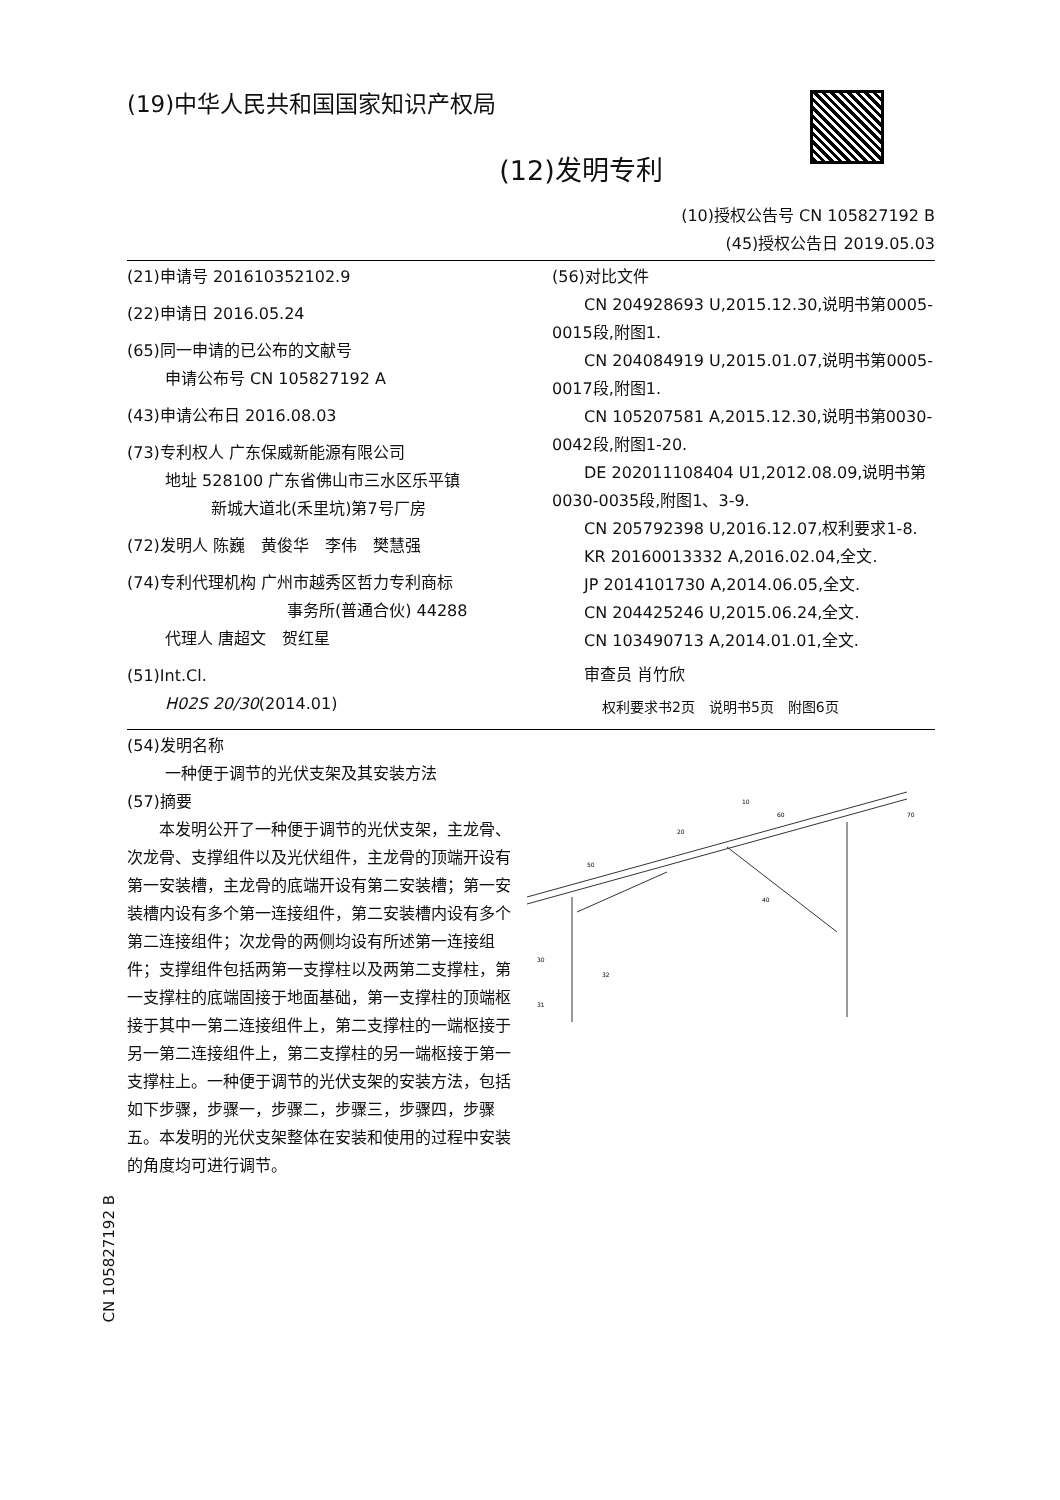(19)中华人民共和国国家知识产权局
(12)发明专利
(10)授权公告号 CN 105827192 B
(45)授权公告日 2019.05.03
(21)申请号 201610352102.9
(22)申请日 2016.05.24
(65)同一申请的已公布的文献号
申请公布号 CN 105827192 A
(43)申请公布日 2016.08.03
(73)专利权人 广东保威新能源有限公司
地址 528100 广东省佛山市三水区乐平镇
新城大道北(禾里坑)第7号厂房
(72)发明人 陈巍　黄俊华　李伟　樊慧强
(74)专利代理机构 广州市越秀区哲力专利商标
事务所(普通合伙) 44288
代理人 唐超文　贺红星
(51)Int.Cl.
H02S 20/30(2014.01)
(56)对比文件
　　CN 204928693 U,2015.12.30,说明书第0005-0015段,附图1.
　　CN 204084919 U,2015.01.07,说明书第0005-0017段,附图1.
　　CN 105207581 A,2015.12.30,说明书第0030-0042段,附图1-20.
　　DE 202011108404 U1,2012.08.09,说明书第0030-0035段,附图1、3-9.
　　CN 205792398 U,2016.12.07,权利要求1-8.
　　KR 20160013332 A,2016.02.04,全文.
　　JP 2014101730 A,2014.06.05,全文.
　　CN 204425246 U,2015.06.24,全文.
　　CN 103490713 A,2014.01.01,全文.
　　审查员 肖竹欣
权利要求书2页　说明书5页　附图6页
(54)发明名称
一种便于调节的光伏支架及其安装方法
(57)摘要
　　本发明公开了一种便于调节的光伏支架，主龙骨、次龙骨、支撑组件以及光伏组件，主龙骨的顶端开设有第一安装槽，主龙骨的底端开设有第二安装槽；第一安装槽内设有多个第一连接组件，第二安装槽内设有多个第二连接组件；次龙骨的两侧均设有所述第一连接组件；支撑组件包括两第一支撑柱以及两第二支撑柱，第一支撑柱的底端固接于地面基础，第一支撑柱的顶端枢接于其中一第二连接组件上，第二支撑柱的一端枢接于另一第二连接组件上，第二支撑柱的另一端枢接于第一支撑柱上。一种便于调节的光伏支架的安装方法，包括如下步骤，步骤一，步骤二，步骤三，步骤四，步骤五。本发明的光伏支架整体在安装和使用的过程中安装的角度均可进行调节。
50
20
10
60
70
40
30
32
31
CN 105827192 B